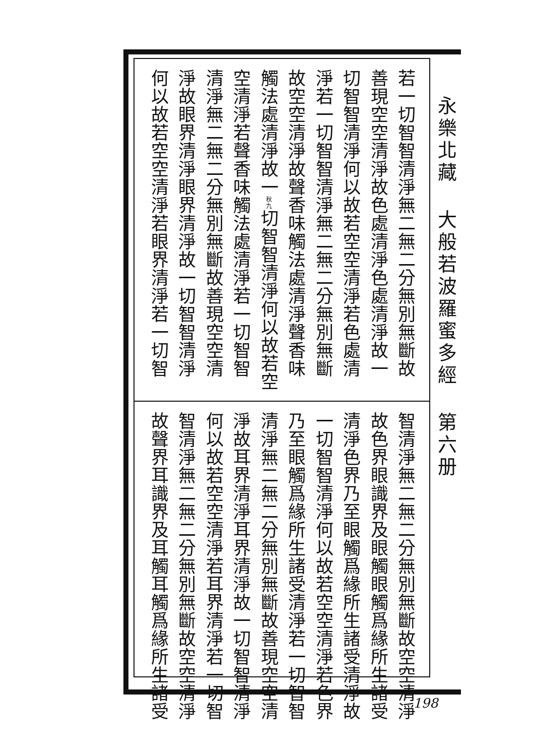若一切智智清淨無二無二分無別無斷故
善現空空清淨故色處清淨色處清淨故一
切智智清淨何以故若空空清淨若色處清
淨若一切智智清淨無二無二分無別無斷
故空空清淨故聲香味觸法處清淨聲香味
觸法處清淨故一秋九切智智清淨何以故若空
空清淨若聲香味觸法處清淨若一切智智
清淨無二無二分無別無斷故善現空空清
淨故眼界清淨眼界清淨故一切智智清淨
何以故若空空清淨若眼界清淨若一切智
智清淨無二無二分無別無斷故空空清淨
故色界眼識界及眼觸眼觸爲緣所生諸受
清淨色界乃至眼觸爲緣所生諸受清淨故
一切智智清淨何以故若空空清淨若色界
乃至眼觸爲緣所生諸受清淨若一切智智
清淨無二無二分無別無斷故善現空空清
淨故耳界清淨耳界清淨故一切智智清淨
何以故若空空清淨若耳界清淨若一切智
智清淨無二無二分無別無斷故空空清淨
故聲界耳識界及耳觸耳觸爲緣所生諸受
永樂北藏
大般若波羅蜜多經
第六册
198